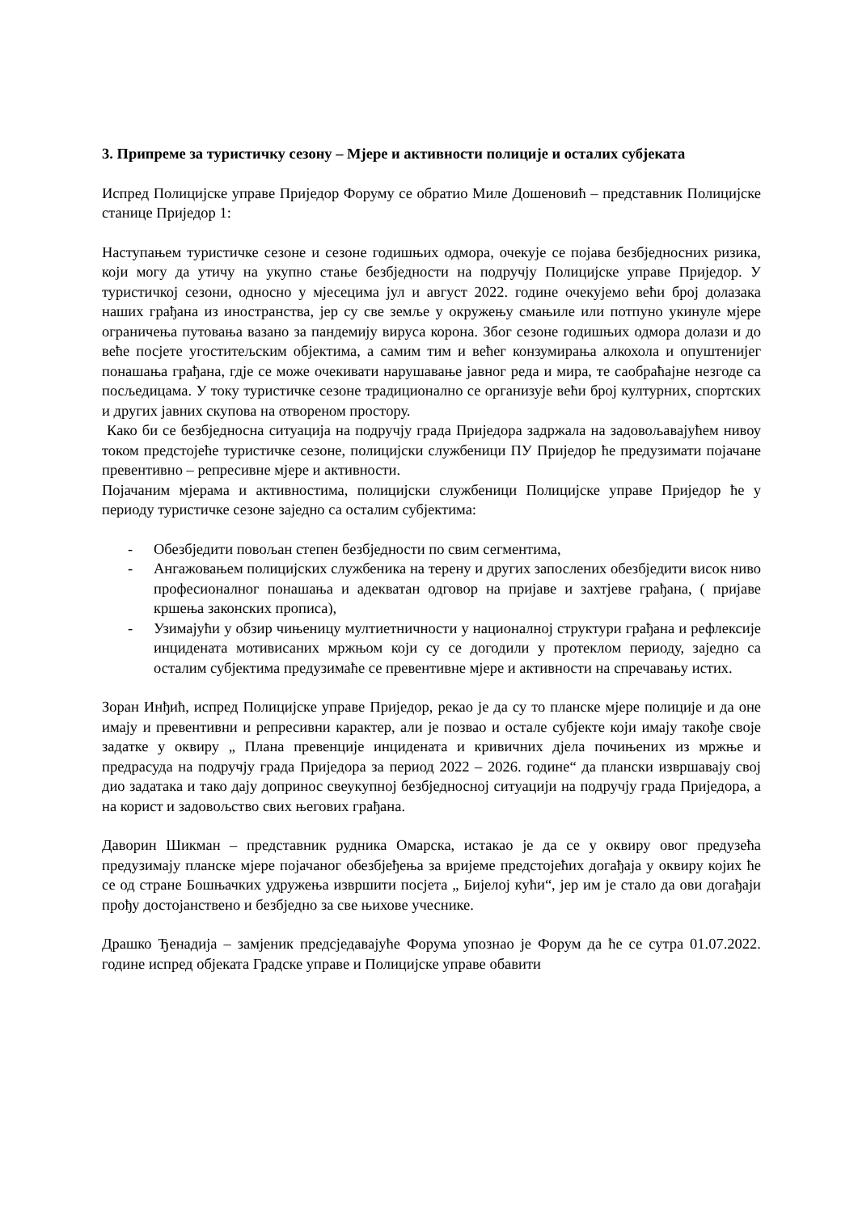3. Припреме за туристичку сезону – Мјере и активности полиције и осталих субјеката
Испред Полицијске управе Приједор Форуму се обратио Миле Дошеновић – представник Полицијске станице Приједор 1:
Наступањем туристичке сезоне и сезоне годишњих одмора, очекује се појава безбједносних ризика, који могу да утичу на укупно стање безбједности на подручју Полицијске управе Приједор. У туристичкој сезони, односно у мјесецима јул и август 2022. године очекујемо већи број долазака наших грађана из иностранства, јер су све земље у окружењу смањиле или потпуно укинуле мјере ограничења путовања вазано за пандемију вируса корона. Због сезоне годишњих одмора долази и до веће посјете угоститељским објектима, а самим тим и већег конзумирања алкохола и опуштенијег понашања грађана, гдје се може очекивати нарушавање јавног реда и мира, те саобраћајне незгоде са посљедицама. У току туристичке сезоне традиционално се организује већи број културних, спортских и других јавних скупова на отвореном простору.
Како би се безбједносна ситуација на подручју града Приједора задржала на задовољавајућем нивоу током предстојеће туристичке сезоне, полицијски службеници ПУ Приједор ће предузимати појачане превентивно – репресивне мјере и активности.
Појачаним мјерама и активностима, полицијски службеници Полицијске управе Приједор ће у периоду туристичке сезоне заједно са осталим субјектима:
- Обезбједити повољан степен безбједности по свим сегментима,
- Ангажовањем полицијских службеника на терену и других запослених обезбједити висок ниво професионалног понашања и адекватан одговор на пријаве и захтјеве грађана, ( пријаве кршења законских прописа),
- Узимајући у обзир чињеницу мултиетничности у националној структури грађана и рефлексије инцидената мотивисаних мржњом који су се догодили у протеклом периоду, заједно са осталим субјектима предузимаће се превентивне мјере и активности на спречавању истих.
Зоран Инђић, испред Полицијске управе Приједор, рекао је да су то планске мјере полиције и да оне имају и превентивни и репресивни карактер, али је позвао и остале субјекте који имају такође своје задатке у оквиру „ Плана превенције инцидената и кривичних дјела почињених из мржње и предрасуда на подручју града Приједора за период 2022 – 2026. године“ да плански извршавају свој дио задатака и тако дају допринос свеукупној безбједносној ситуацији на подручју града Приједора, а на корист и задовољство свих његових грађана.
Даворин Шикман – представник рудника Омарска, истакао је да се у оквиру овог предузећа предузимају планске мјере појачаног обезбјеђења за вријеме предстојећих догађаја у оквиру којих ће се од стране Бошњачких удружења извршити посјета „ Бијелој кући“, јер им је стало да ови догађаји прођу достојанствено и безбједно за све њихове учеснике.
Драшко Ђенадија – замјеник предсједавајуће Форума упознао је Форум да ће се сутра 01.07.2022. године испред објеката Градске управе и Полицијске управе обавити